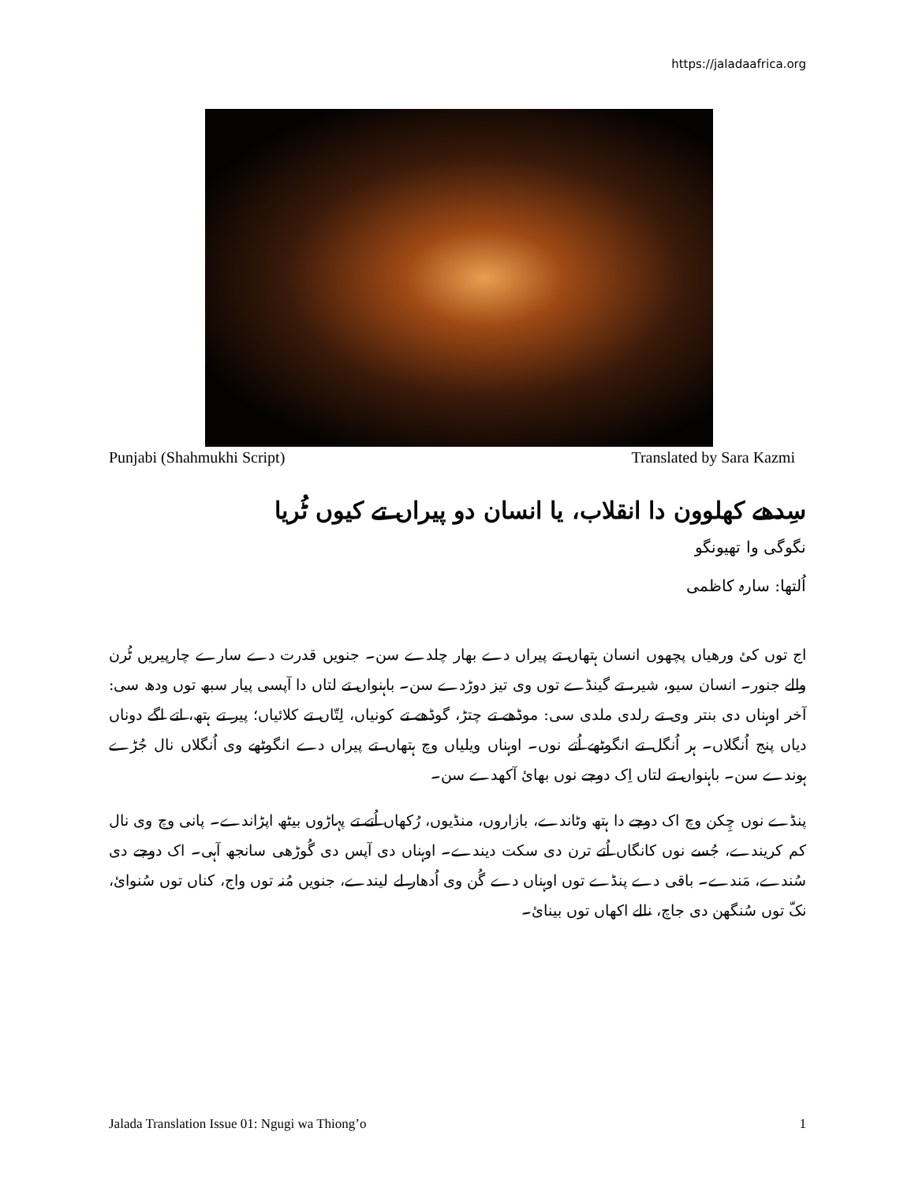https://jaladaafrica.org
Punjabi (Shahmukhi Script) Translated by Sara Kazmi
سِدھے کھلوون دا انقلاب، یا انسان دو پیراں تے کیوں ٹُریا
نگوگی وا تھیونگو
اُلتھا: سارہ کاظمی
اج توں کئ ورھیاں پچھوں انسان ہتھاں تے پیراں دے بھار چلدے سن۔ جنویں قدرت دے سارے چارپیریں ٹُرن والے جنور۔ انسان سیو، شیر، تے گینڈے توں وی تیز دوڑدے سن۔ باہنواں تے لتاں دا آپسی پیار سبھ توں ودھ سی: آخر اوہناں دی بنتر وی تے رلدی ملدی سی: موڈھے تے چتڑ، گوڈھے تے کونیاں، لِتّاں تے کلائیاں؛ پیر تے ہتھ، اتے اگے دوناں دیاں پنج اُنگلاں۔ ہر اُنگل تے انگوٹھے اُتے نوں۔ اوہناں ویلیاں وچ ہتھاں تے پیراں دے انگوٹھے وی اُنگلاں نال جُڑے ہوندے سن۔ باہنواں تے لتاں اِک دوجے نوں بھائ آکھدے سن۔
پنڈے نوں چِکن وچ اک دوجے دا ہتھ وٹاندے، بازاروں، منڈیوں، رُکھاں اُتے تے پہاڑوں بیٹھ اپڑاندے۔ پانی وچ وی نال کم کریندے، جُسے نوں کانگاں اُتے ترن دی سکت دیندے۔ اوہناں دی آپس دی گُوڑھی سانجھ آہی۔ اک دوجے دی سُندے، مَندے۔ باقی دے پنڈے توں اوہناں دے گُن وی اُدھار لے لیندے، جنویں مُنہ توں واج، کناں توں سُنوائ، نکّ توں سُنگھن دی جاچ، نالے اکھاں توں بینائ۔
Jalada Translation Issue 01: Ngugi wa Thiong’o 1